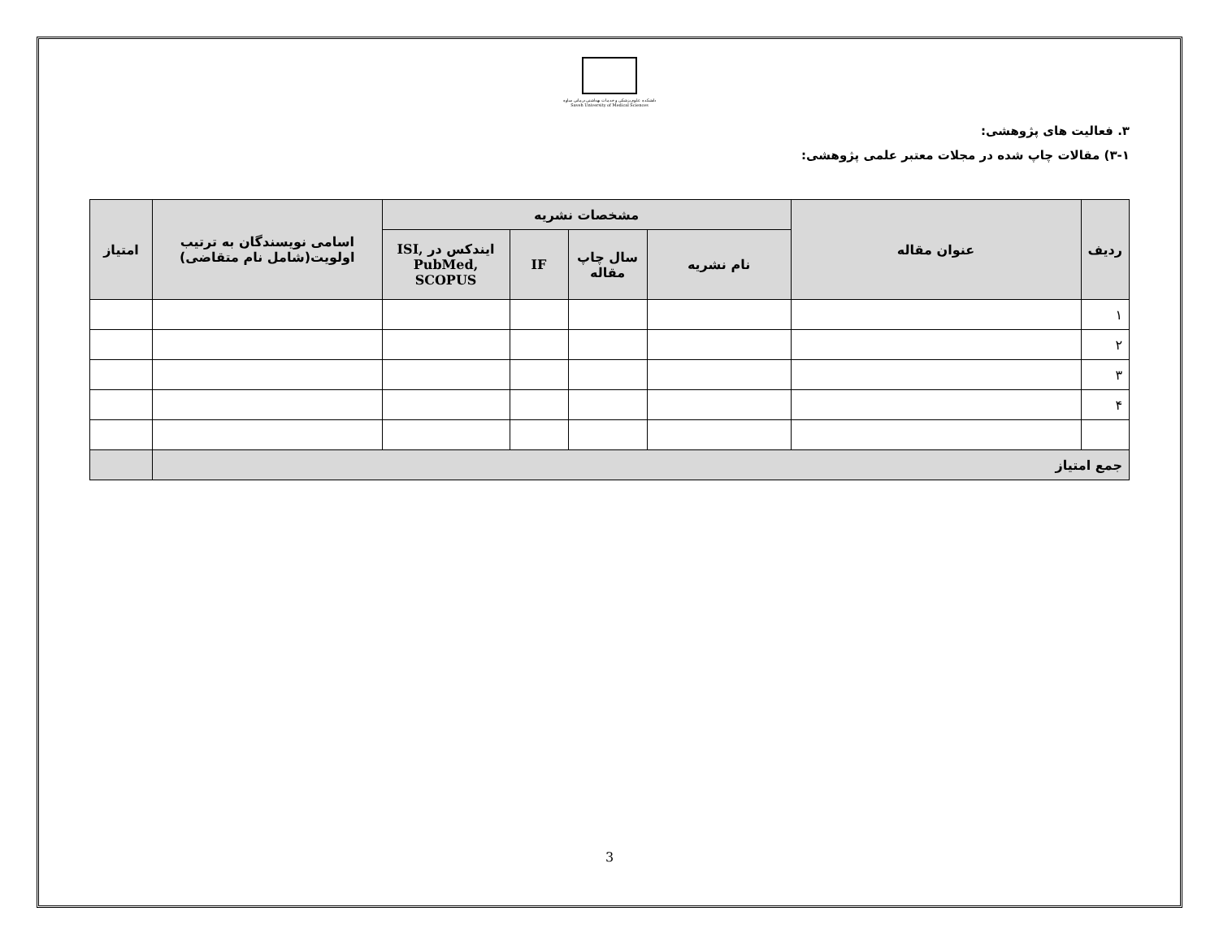دانشکده علوم پزشکی و خدمات بهداشتی درمانی ساوه
Saveh University of Medical Sciences
۳. فعالیت های پژوهشی:
۳-۱) مقالات چاپ شده در مجلات معتبر علمی پژوهشی:
| ردیف | عنوان مقاله | مشخصات نشریه | | | | اسامی نویسندگان به ترتیب اولویت(شامل نام متقاضی) | امتیاز |
| --- | --- | --- | --- | --- | --- | --- | --- |
| | | نام نشریه | سال چاپ مقاله | IF | ایندکس در ISI, PubMed, SCOPUS | | |
| ۱ | | | | | | | |
| ۲ | | | | | | | |
| ۳ | | | | | | | |
| ۴ | | | | | | | |
| جمع امتیاز | | | | | | | |
3